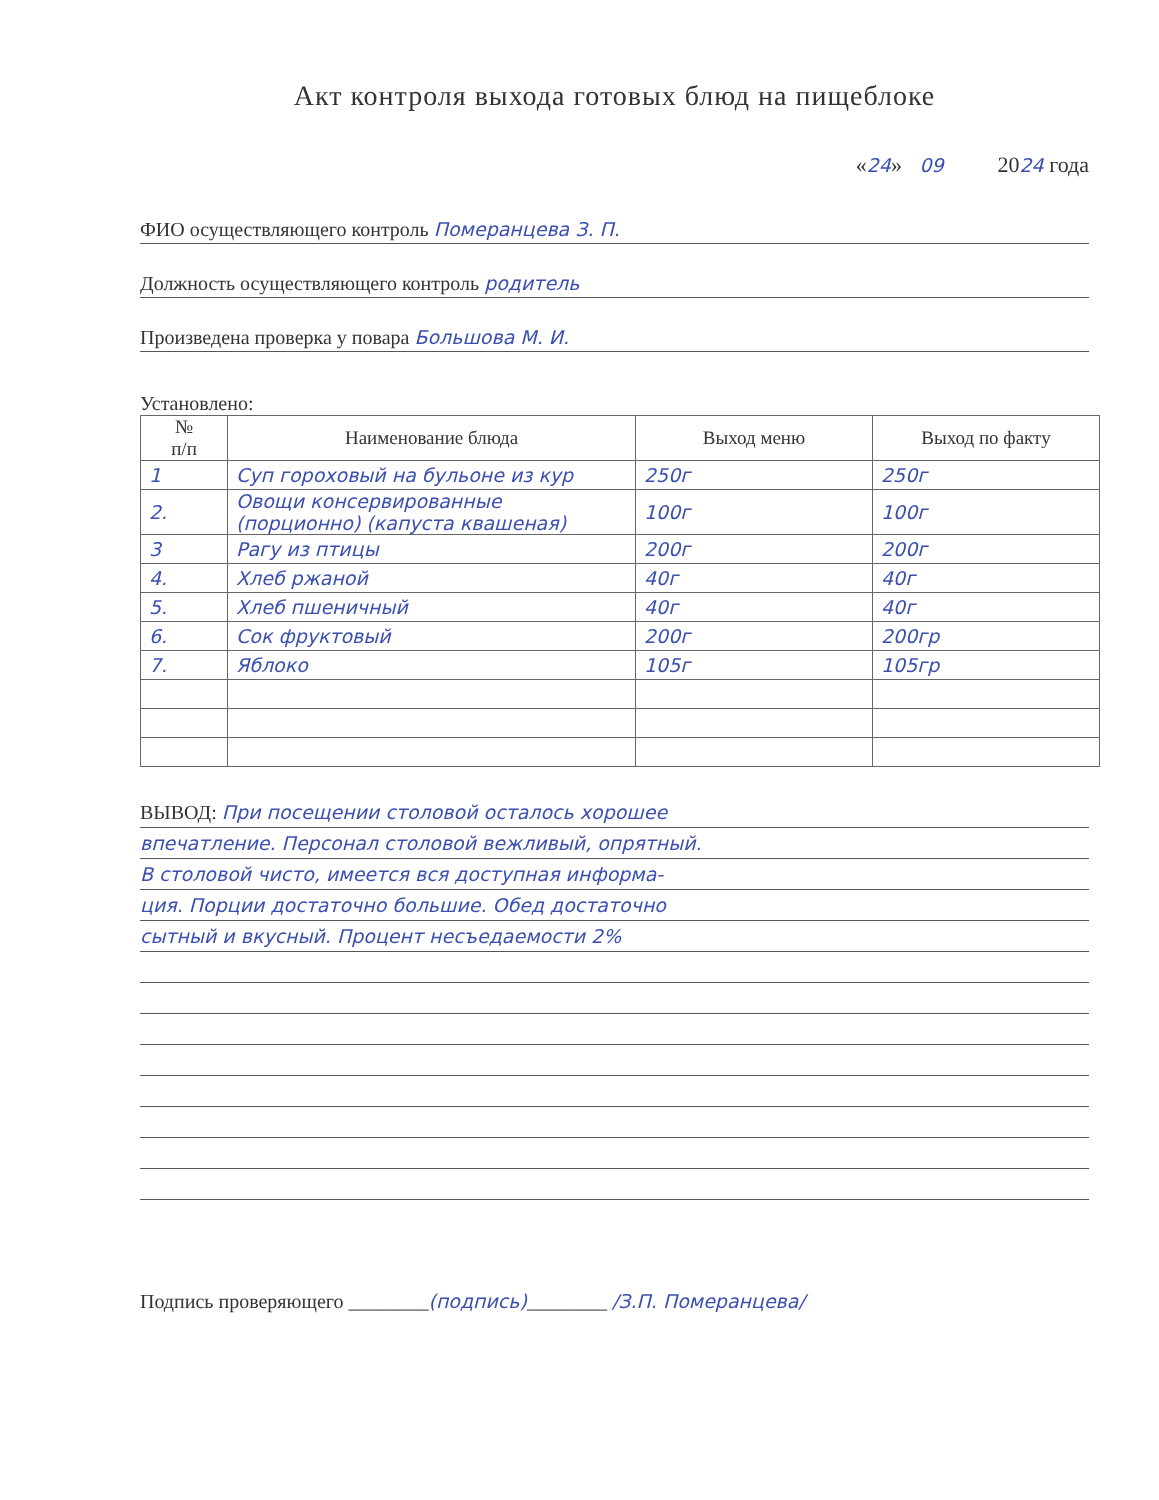Акт контроля выхода готовых блюд на пищеблоке
«24» 09 2024 года
ФИО осуществляющего контроль Померанцева З. П.
Должность осуществляющего контроль родитель
Произведена проверка у повара Большова М. И.
Установлено:
| № п/п | Наименование блюда | Выход меню | Выход по факту |
| --- | --- | --- | --- |
| 1 | Суп гороховый на бульоне из кур | 250г | 250г |
| 2. | Овощи консервированные (порционно) (капуста квашеная) | 100г | 100г |
| 3 | Рагу из птицы | 200г | 200г |
| 4. | Хлеб ржаной | 40г | 40г |
| 5. | Хлеб пшеничный | 40г | 40г |
| 6. | Сок фруктовый | 200г | 200гр |
| 7. | Яблоко | 105г | 105гр |
ВЫВОД: При посещении столовой осталось хорошее
впечатление. Персонал столовой вежливый, опрятный.
В столовой чисто, имеется вся доступная информа-
ция. Порции достаточно большие. Обед достаточно
сытный и вкусный. Процент несъедаемости 2%
Подпись проверяющего ________(подпись)________ /З.П. Померанцева/